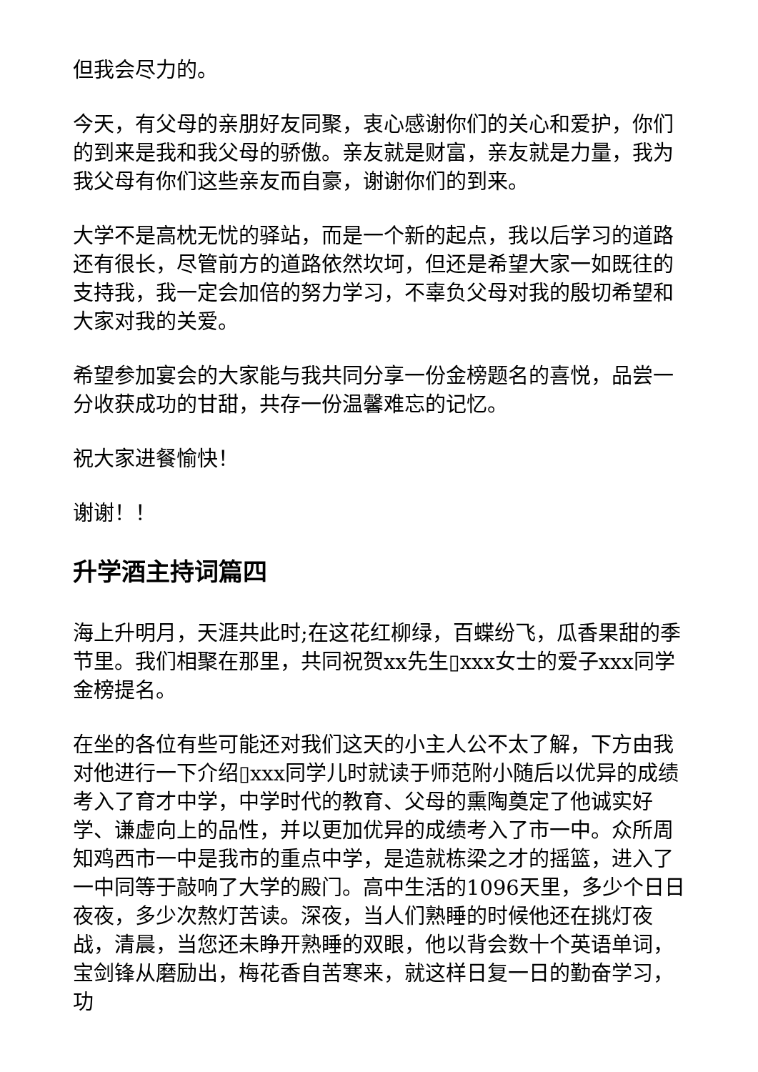但我会尽力的。
今天，有父母的亲朋好友同聚，衷心感谢你们的关心和爱护，你们的到来是我和我父母的骄傲。亲友就是财富，亲友就是力量，我为我父母有你们这些亲友而自豪，谢谢你们的到来。
大学不是高枕无忧的驿站，而是一个新的起点，我以后学习的道路还有很长，尽管前方的道路依然坎坷，但还是希望大家一如既往的支持我，我一定会加倍的努力学习，不辜负父母对我的殷切希望和大家对我的关爱。
希望参加宴会的大家能与我共同分享一份金榜题名的喜悦，品尝一分收获成功的甘甜，共存一份温馨难忘的记忆。
祝大家进餐愉快！
谢谢！！
升学酒主持词篇四
海上升明月，天涯共此时;在这花红柳绿，百蝶纷飞，瓜香果甜的季节里。我们相聚在那里，共同祝贺xx先生▯xxx女士的爱子xxx同学金榜提名。
在坐的各位有些可能还对我们这天的小主人公不太了解，下方由我对他进行一下介绍▯xxx同学儿时就读于师范附小随后以优异的成绩考入了育才中学，中学时代的教育、父母的熏陶奠定了他诚实好学、谦虚向上的品性，并以更加优异的成绩考入了市一中。众所周知鸡西市一中是我市的重点中学，是造就栋梁之才的摇篮，进入了一中同等于敲响了大学的殿门。高中生活的1096天里，多少个日日夜夜，多少次熬灯苦读。深夜，当人们熟睡的时候他还在挑灯夜战，清晨，当您还未睁开熟睡的双眼，他以背会数十个英语单词，宝剑锋从磨励出，梅花香自苦寒来，就这样日复一日的勤奋学习，功